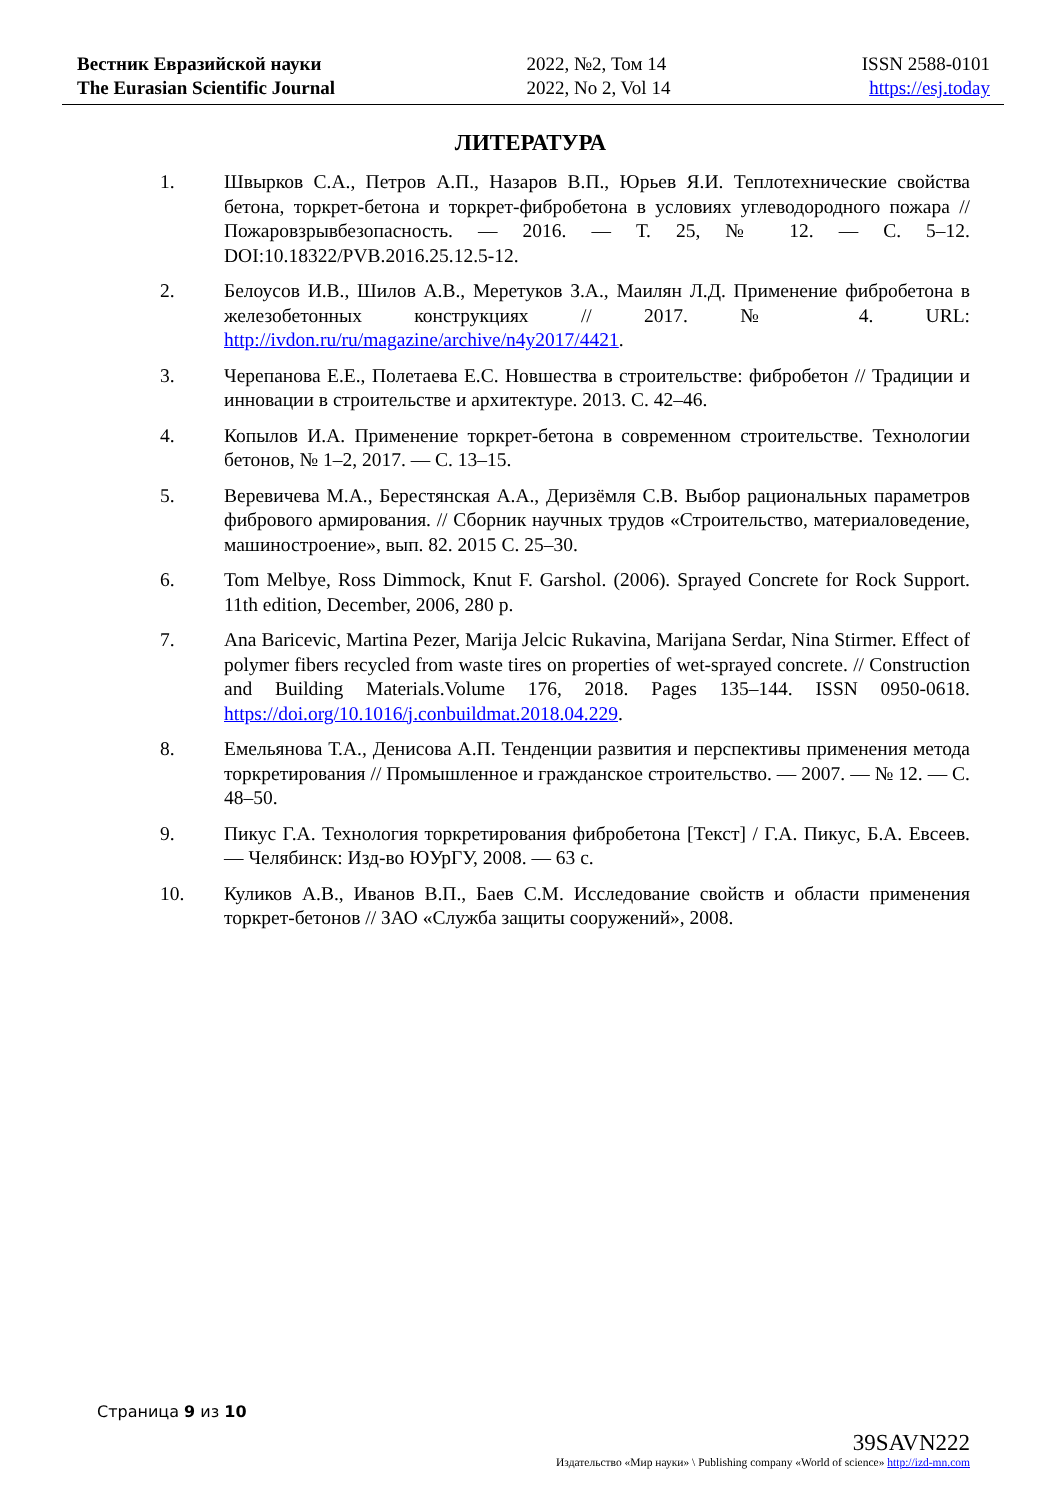Вестник Евразийской науки
The Eurasian Scientific Journal
2022, №2, Том 14
2022, No 2, Vol 14
ISSN 2588-0101
https://esj.today
ЛИТЕРАТУРА
1. Швырков С.А., Петров А.П., Назаров В.П., Юрьев Я.И. Теплотехнические свойства бетона, торкрет-бетона и торкрет-фибробетона в условиях углеводородного пожара // Пожаровзрывбезопасность. — 2016. — Т. 25, № 12. — С. 5–12. DOI:10.18322/PVB.2016.25.12.5-12.
2. Белоусов И.В., Шилов А.В., Меретуков З.А., Маилян Л.Д. Применение фибробетона в железобетонных конструкциях // 2017. № 4. URL: http://ivdon.ru/ru/magazine/archive/n4y2017/4421.
3. Черепанова Е.Е., Полетаева Е.С. Новшества в строительстве: фибробетон // Традиции и инновации в строительстве и архитектуре. 2013. С. 42–46.
4. Копылов И.А. Применение торкрет-бетона в современном строительстве. Технологии бетонов, № 1–2, 2017. — С. 13–15.
5. Веревичева М.А., Берестянская А.А., Деризёмля С.В. Выбор рациональных параметров фибрового армирования. // Сборник научных трудов «Строительство, материаловедение, машиностроение», вып. 82. 2015 С. 25–30.
6. Tom Melbye, Ross Dimmock, Knut F. Garshol. (2006). Sprayed Concrete for Rock Support. 11th edition, December, 2006, 280 p.
7. Ana Baricevic, Martina Pezer, Marija Jelcic Rukavina, Marijana Serdar, Nina Stirmer. Effect of polymer fibers recycled from waste tires on properties of wet-sprayed concrete. // Construction and Building Materials.Volume 176, 2018. Pages 135–144. ISSN 0950-0618. https://doi.org/10.1016/j.conbuildmat.2018.04.229.
8. Емельянова Т.А., Денисова А.П. Тенденции развития и перспективы применения метода торкретирования // Промышленное и гражданское строительство. — 2007. — № 12. — С. 48–50.
9. Пикус Г.А. Технология торкретирования фибробетона [Текст] / Г.А. Пикус, Б.А. Евсеев. — Челябинск: Изд-во ЮУрГУ, 2008. — 63 с.
10. Куликов А.В., Иванов В.П., Баев С.М. Исследование свойств и области применения торкрет-бетонов // ЗАО «Служба защиты сооружений», 2008.
Страница 9 из 10
39SAVN222
Издательство «Мир науки» \ Publishing company «World of science» http://izd-mn.com